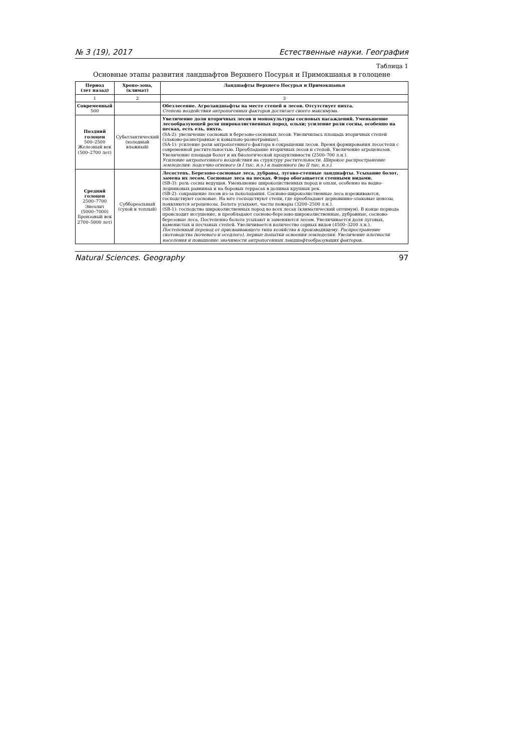№ 3 (19), 2017 Естественные науки. География
Таблица 1
Основные этапы развития ландшафтов Верхнего Посурья и Примокшанья в голоцене
| Период (лет назад) | Хроно-зона, (климат) | Ландшафты Верхнего Посурья и Примокшанья |
| --- | --- | --- |
| 1 | 2 | 3 |
| Современный 500 | | Обезлесение. Агроландшафты на месте степей и лесов. Отсутствует пихта. Степень воздействия антропогенных факторов достигает своего максимума. |
| Поздний голоцен 500–2500 Железный век (500–2700 лет) | Субатлантический (холодный влажный) | Увеличение доли вторичных лесов и монокультуры сосновых насаждений. Уменьшение лесообразующей роли широколиственных пород, ольхи; усиление роли сосны, особенно на песках, есть ель, пихта. (SA-2): увеличение сосновых и березово-сосновых лесов. Увеличилась площадь вторичных степей (злаково-разнотравные и ковыльно-разнотравные). (SA-1): усиление роли антропогенного фактора в сокращении лесов. Время формирования лесостепи с современной растительностью. Преобладание вторичных лесов и степей. Увеличение агроценозов. Увеличение площади болот и их биологической продуктивности (2500–700 л.н.). Усиление антропогенного воздействия на структуру растительности. Широкое распространение земледелия: подсечно-огневого (в I тыс. н.э.) и пашенного (во II тыс. н.э.). |
| Средний голоцен 2500–7700 Энеолит (5000–7000) Бронзовый век 2700–5000 лет) | Суббореальный (сухой и теплый) | Лесостепь. Березово-сосновые леса, дубравы, лугово-степные ландшафты. Усыхание болот, замена их лесом. Сосновые леса на песках. Флора обогащается степными видами. (SB-3): роль сосны ведущая. Уменьшение широколиственных пород и ольхи, особенно на водно-ледниковых равнинах и на боровых террасах в долинах крупных рек. (SB-2): сокращение лесов из-за похолодания. Сосново-широколиственные леса изреживаются, господствуют сосновые. На юге господствуют степи, где преобладают дерновинно-злаковые ценозы, появляются агроценозы. Болота усыхают, часты пожары (3200–2500 л.н.). (SB-1): господство широколиственных пород во всех лесах (климатический оптимум). В конце периода происходит иссушение, и преобладают сосново-березово-широколиственные, дубравные, сосново-березовые леса. Постепенно болота усыхают и заменяются лесом. Увеличивается доля луговых, каменистых и песчаных степей. Увеличивается количество сорных видов (4500–3200 л.н.). Постепенный переход от присваивающего типа хозяйства к производящему. Распространение скотоводства (кочевого и оседлого), первые попытки освоения земледелия. Увеличение плотности населения и повышение значимости антропогенных ландшафтообразующих факторов. |
Natural Sciences. Geography 97